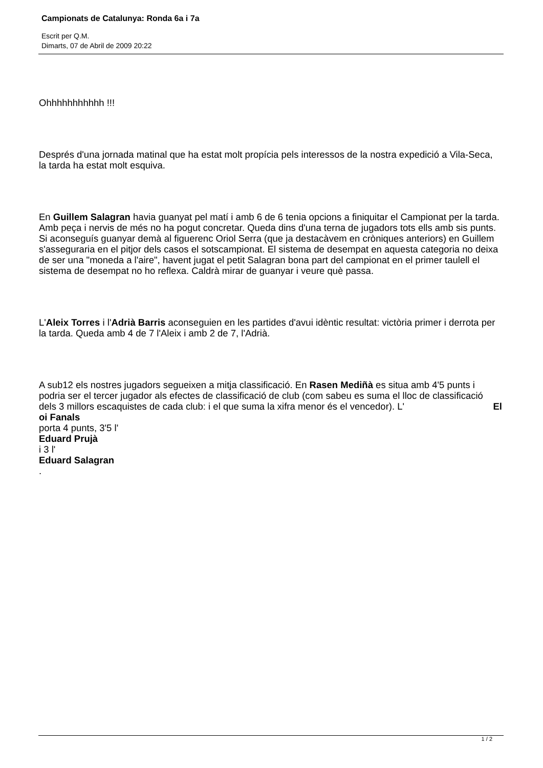Campionats de Catalunya: Ronda 6a i 7a
Escrit per Q.M.
Dimarts, 07 de Abril de 2009 20:22
Ohhhhhhhhhhh !!!
Després d'una jornada matinal que ha estat molt propícia pels interessos de la nostra expedició a Vila-Seca, la tarda ha estat molt esquiva.
En Guillem Salagran havia guanyat pel matí i amb 6 de 6 tenia opcions a finiquitar el Campionat per la tarda. Amb peça i nervis de més no ha pogut concretar. Queda dins d'una terna de jugadors tots ells amb sis punts. Si aconseguís guanyar demà al figuerenc Oriol Serra (que ja destacàvem en cròniques anteriors) en Guillem s'asseguraria en el pitjor dels casos el sotscampionat. El sistema de desempat en aquesta categoria no deixa de ser una "moneda a l'aire", havent jugat el petit Salagran bona part del campionat en el primer taulell el sistema de desempat no ho reflexa. Caldrà mirar de guanyar i veure què passa.
L'Aleix Torres i l'Adrià Barris aconseguien en les partides d'avui idèntic resultat: victòria primer i derrota per la tarda. Queda amb 4 de 7 l'Aleix i amb 2 de 7, l'Adrià.
A sub12 els nostres jugadors segueixen a mitja classificació. En Rasen Mediñà es situa amb 4'5 punts i podria ser el tercer jugador als efectes de classificació de club (com sabeu es suma el lloc de classificació dels 3 millors escaquistes de cada club: i el que suma la xifra menor és el vencedor). L' El
oi Fanals
porta 4 punts, 3'5 l'
Eduard Prujà
i 3 l'
Eduard Salagran
.
1 / 2